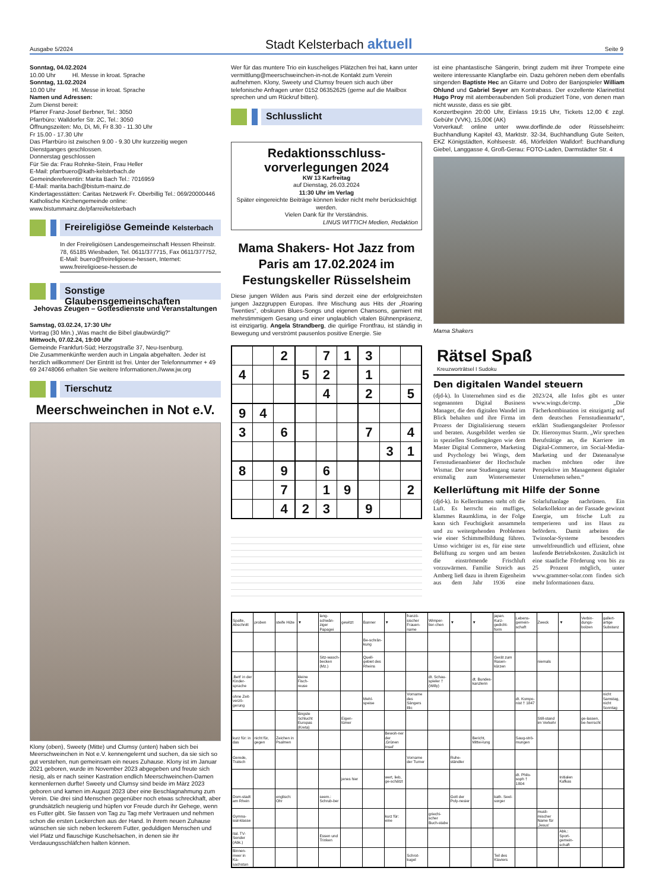Ausgabe 5/2024 Stadt Kelsterbach aktuell Seite 9
Sonntag, 04.02.2024
10.00 Uhr Hl. Messe in kroat. Sprache
Sonntag, 11.02.2024
10.00 Uhr Hl. Messe in kroat. Sprache
Namen und Adressen:
Zum Dienst bereit:
Pfarrer Franz-Josef Berbner, Tel.: 3050
Pfarrbüro: Walldorfer Str. 2C, Tel.: 3050
Öffnungszeiten: Mo, Di, Mi, Fr 8.30 - 11.30 Uhr
Fr 15.00 - 17.30 Uhr
Das Pfarrbüro ist zwischen 9.00 - 9.30 Uhr kurzzeitig wegen Dienstganges geschlossen.
Donnerstag geschlossen
Für Sie da: Frau Rohnke-Stein, Frau Heller
E-Mail: pfarrbuero@kath-kelsterbach.de
Gemeindereferentin: Marita Bach Tel.: 7016959
E-Mail: marita.bach@bistum-mainz.de
Kindertagesstätten: Caritas Netzwerk Fr. Oberbillig Tel.: 069/20000446
Katholische Kirchengemeinde online: www.bistummainz.de/pfarrei/kelsterbach
Freireligiöse Gemeinde Kelsterbach
In der Freireligiösen Landesgemeinschaft Hessen Rheinstr. 78, 65185 Wiesbaden, Tel. 0611/377715, Fax 0611/377752, E-Mail: buero@freireligioese-hessen, Internet: www.freireligioese-hessen.de
Sonstige Glaubensgemeinschaften
Jehovas Zeugen – Gottesdienste und Veranstaltungen
Samstag, 03.02.24, 17:30 Uhr
Vortrag (30 Min.) „Was macht die Bibel glaubwürdig?“
Mittwoch, 07.02.24, 19:00 Uhr
Gemeinde Frankfurt-Süd; Herzogstraße 37, Neu-Isenburg.
Die Zusammenkünfte werden auch in Lingala abgehalten. Jeder ist herzlich willkommen! Der Eintritt ist frei. Unter der Telefonnummer + 49 69 24748066 erhalten Sie weitere Informationen.//www.jw.org
Tierschutz
Meerschweinchen in Not e.V.
Klony (oben), Sweety (Mitte) und Clumsy (unten) haben sich bei Meerschweinchen in Not e.V. kennengelernt und suchen, da sie sich so gut verstehen, nun gemeinsam ein neues Zuhause. Klony ist im Januar 2021 geboren, wurde im November 2023 abgegeben und freute sich riesig, als er nach seiner Kastration endlich Meerschweinchen-Damen kennenlernen durfte! Sweety und Clumsy sind beide im März 2023 geboren und kamen im August 2023 über eine Beschlagnahmung zum Verein. Die drei sind Menschen gegenüber noch etwas schreckhaft, aber grundsätzlich neugierig und hüpfen vor Freude durch ihr Gehege, wenn es Futter gibt. Sie fassen von Tag zu Tag mehr Vertrauen und nehmen schon die ersten Leckerchen aus der Hand. In ihrem neuen Zuhause wünschen sie sich neben leckerem Futter, geduldigen Menschen und viel Platz und flauschige Kuschelsachen, in denen sie ihr Verdauungsschläfchen halten können.
Wer für das muntere Trio ein kuscheliges Plätzchen frei hat, kann unter vermittlung@meerschweinchen-in-not.de Kontakt zum Verein aufnehmen. Klony, Sweety und Clumsy freuen sich auch über telefonische Anfragen unter 0152 06352625 (gerne auf die Mailbox sprechen und um Rückruf bitten).
Schlusslicht
Redaktionsschluss-
vorverlegungen 2024
KW 13 Karfreitag
auf Dienstag, 26.03.2024
11:30 Uhr im Verlag
Später eingereichte Beiträge können leider nicht mehr berücksichtigt werden.
Vielen Dank für Ihr Verständnis.
LINUS WITTICH Medien, Redaktion
Mama Shakers- Hot Jazz from Paris am 17.02.2024 im Festungskeller Rüsselsheim
Diese jungen Wilden aus Paris sind derzeit eine der erfolgreichsten jungen Jazzgruppen Europas. Ihre Mischung aus Hits der „Roaring Twenties“, obskuren Blues-Songs und eigenen Chansons, garniert mit mehrstimmigem Gesang und einer unglaublich vitalen Bühnenpräsenz, ist einzigartig. Angela Strandberg, die quirlige Frontfrau, ist ständig in Bewegung und verströmt pausenlos positive Energie. Sie
ist eine phantastische Sängerin, bringt zudem mit ihrer Trompete eine weitere interessante Klangfarbe ein. Dazu gehören neben dem ebenfalls singenden Baptiste Hec an Gitarre und Dobro der Banjospieler William Ohlund und Gabriel Seyer am Kontrabass. Der exzellente Klarinettist Hugo Proy mit atemberaubenden Soli produziert Töne, von denen man nicht wusste, dass es sie gibt.
Konzertbeginn 20:00 Uhr, Einlass 19:15 Uhr, Tickets 12,00 € zzgl. Gebühr (VVK), 15,00€ (AK)
Vorverkauf: online unter www.dorflinde.de oder Rüsselsheim: Buchhandlung Kapitel 43, Marktstr. 32-34, Buchhandlung Gute Seiten, EKZ Königstädten, Kohlseestr. 46, Mörfelden Walldorf: Buchhandlung Giebel, Langgasse 4, Groß-Gerau: FOTO-Laden, Darmstädter Str. 4
Mama Shakers
| | | 2 | | 7 | 1 | 3 | | |
| 4 | | | 5 | 2 | | 1 | | |
| | | | | 4 | | 2 | | 5 |
| 9 | 4 | | | | | | | |
| 3 | | 6 | | | | 7 | | 4 |
| | | | | | | | 3 | 1 |
| 8 | | 9 | | 6 | | | | |
| | | 7 | | 1 | 9 | | | 2 |
| | | 4 | 2 | 3 | | 9 | | |
Rätsel Spaß
Kreuzworträtsel I Sudoku
Den digitalen Wandel steuern
(djd-k). In Unternehmen sind es die sogenannten Digital Business Manager, die den digitalen Wandel im Blick behalten und ihre Firma im Prozess der Digitalisierung steuern und beraten. Ausgebildet werden sie in speziellen Studiengängen wie dem Master Digital Commerce, Marketing und Psychology bei Wings, dem Fernstudienanbieter der Hochschule Wismar. Der neue Studiengang startet erstmalig zum Wintersemester 2023/24, alle Infos gibt es unter www.wings.de/cmp. „Die Fächerkombination ist einzigartig auf dem deutschen Fernstudienmarkt“, erklärt Studiengangsleiter Professor Dr. Hieronymus Sturm. „Wir sprechen Berufstätige an, die Karriere im Digital-Commerce, im Social-Media-Marketing und der Datenanalyse machen möchten oder ihre Perspektive im Management digitaler Unternehmen sehen.“
Kellerlüftung mit Hilfe der Sonne
(djd-k). In Kellerräumen steht oft die Luft. Es herrscht ein muffiges, klammes Raumklima, in der Folge kann sich Feuchtigkeit ansammeln und zu weitergehenden Problemen wie einer Schimmelbildung führen. Umso wichtiger ist es, für eine stete Belüftung zu sorgen und am besten die einströmende Frischluft vorzuwärmen. Familie Streich aus Amberg ließ dazu in ihrem Eigenheim aus dem Jahr 1936 eine Solarluftanlage nachrüsten. Ein Solarkollektor an der Fassade gewinnt Energie, um frische Luft zu temperieren und ins Haus zu befördern. Damit arbeiten die Twinsolar-Systeme besonders umweltfreundlich und effizient, ohne laufende Betriebskosten. Zusätzlich ist eine staatliche Förderung von bis zu 25 Prozent möglich, unter www.grammer-solar.com finden sich mehr Informationen dazu.
| Spalte, Abschnitt | proben | steife Hüte | ▼ | lang-schwän-ziger Papagei | gewitzt | Banner | ▼ | franzö-sischer Frauen-name | Wimper-tier-chen | ▼ | ▼ | japan. Kurz-gedicht-form | Lebens-gemein-schaft | Zweck | ▼ | Verbin-dungs-bolzen | gallert-artige Substanz |
| | | | | | | Be-schrän-kung | | | | | | | | | | | |
| | | | | Sitz-wasch-becken (Mz.) | | Quell-gebiet des Rheins | | | | | | Gerät zum Rasen-kürzen | | niemals | | | |
| ‚Bett' in der Kinder-sprache | | | kleine Fisch-reuse | | | | | | dt. Schau-spieler † (Willy) | | dt. Bundes-kanzlerin | | | | | | |
| ohne Zeit-verzö-gerung | | | | | | Mehl-speise | | Vorname des Sängers Illic | | | | | dt. Kompo-nist † 1847 | | | | nicht Samstag, nicht Sonntag |
| | | | längste Schlucht Europas (Kreta) | | Eigen-tümer | | | | | | | | | Still-stand im Verkehr | | ge-lassen, be-herrscht | |
| kurz für: in das | nicht für, gegen | Zeichen in Psalmen | | | | | Bewoh-ner der ‚Grünen Insel' | | | | Bericht, Mittei-lung | | Saug-strö-mungen | | | | |
| Gerede, Tratsch | | | | | | | | Vorname der Turner | | Ruhe-ständler | | | | | | | |
| | | | | | jenes hier | | wert, lieb, ge-schätzt | | | | | | dt. Philo-soph † 1804 | | Initialen Kafkas | | |
| Dom-stadt am Rhein | | englisch: Ohr | | seem.: Schrub-ber | | | | | | Gott der Poly-nesier | | kath. Seel-sorger | | | | | |
| Gymna-sial-klasse | | | | | | | kurz für: eine | | griechi-scher Buch-stabe | | | | | musli-mischer Name für ‚Jesus' | | | |
| ital. TV-Sender (Abk.) | | | | Essen und Trinken | | | | | | | | | | | Abk.: Sport-gemein-schaft | | |
| Binnen-meer in Ka-sachstan | | | | | | | | Schrot-kugel | | | | Teil des Klaviers | | | | | |